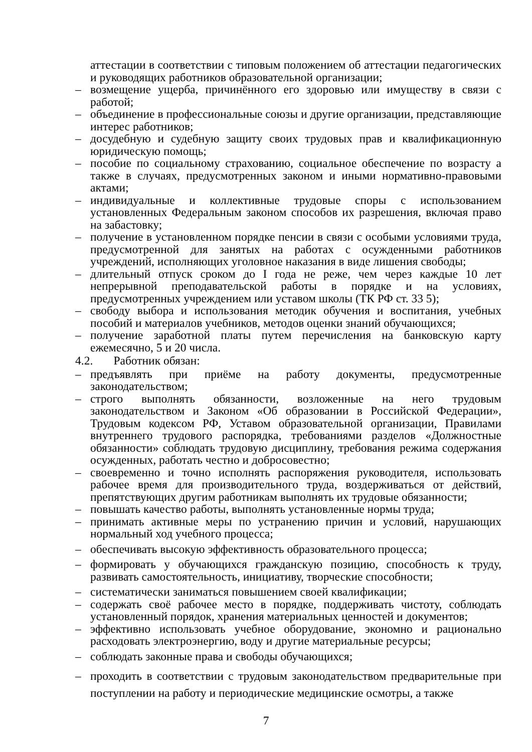аттестации в соответствии с типовым положением об аттестации педагогических и руководящих работников образовательной организации;
– возмещение ущерба, причинённого его здоровью или имуществу в связи с работой;
– объединение в профессиональные союзы и другие организации, представляющие интерес работников;
– досудебную и судебную защиту своих трудовых прав и квалификационную юридическую помощь;
– пособие по социальному страхованию, социальное обеспечение по возрасту а также в случаях, предусмотренных законом и иными нормативно-правовыми актами;
– индивидуальные и коллективные трудовые споры с использованием установленных Федеральным законом способов их разрешения, включая право на забастовку;
– получение в установленном порядке пенсии в связи с особыми условиями труда, предусмотренной для занятых на работах с осужденными работников учреждений, исполняющих уголовное наказания в виде лишения свободы;
– длительный отпуск сроком до I года не реже, чем через каждые 10 лет непрерывной преподавательской работы в порядке и на условиях, предусмотренных учреждением или уставом школы (ТК РФ ст. 33 5);
– свободу выбора и использования методик обучения и воспитания, учебных пособий и материалов учебников, методов оценки знаний обучающихся;
– получение заработной платы путем перечисления на банковскую карту ежемесячно, 5 и 20 числа.
4.2. Работник обязан:
– предъявлять при приёме на работу документы, предусмотренные законодательством;
– строго выполнять обязанности, возложенные на него трудовым законодательством и Законом «Об образовании в Российской Федерации», Трудовым кодексом РФ, Уставом образовательной организации, Правилами внутреннего трудового распорядка, требованиями разделов «Должностные обязанности» соблюдать трудовую дисциплину, требования режима содержания осужденных, работать честно и добросовестно;
– своевременно и точно исполнять распоряжения руководителя, использовать рабочее время для производительного труда, воздерживаться от действий, препятствующих другим работникам выполнять их трудовые обязанности;
– повышать качество работы, выполнять установленные нормы труда;
– принимать активные меры по устранению причин и условий, нарушающих нормальный ход учебного процесса;
– обеспечивать высокую эффективность образовательного процесса;
– формировать у обучающихся гражданскую позицию, способность к труду, развивать самостоятельность, инициативу, творческие способности;
– систематически заниматься повышением своей квалификации;
– содержать своё рабочее место в порядке, поддерживать чистоту, соблюдать установленный порядок, хранения материальных ценностей и документов;
– эффективно использовать учебное оборудование, экономно и рационально расходовать электроэнергию, воду и другие материальные ресурсы;
– соблюдать законные права и свободы обучающихся;
– проходить в соответствии с трудовым законодательством предварительные при поступлении на работу и периодические медицинские осмотры, а также
7